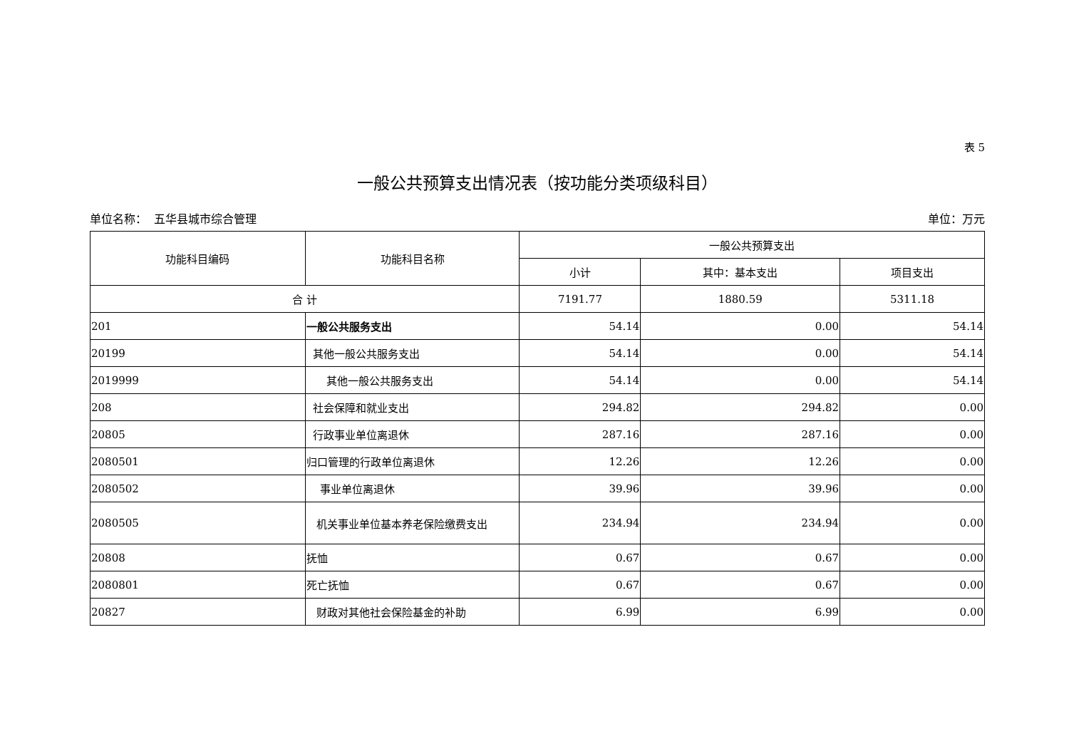表 5
一般公共预算支出情况表（按功能分类项级科目）
单位名称： 五华县城市综合管理 单位：万元
| 功能科目编码 | 功能科目名称 | 一般公共预算支出 | | |
| --- | --- | --- | --- | --- |
| | | 小计 | 其中：基本支出 | 项目支出 |
| 合 计 | | 7191.77 | 1880.59 | 5311.18 |
| 201 | 一般公共服务支出 | 54.14 | 0.00 | 54.14 |
| 20199 | 其他一般公共服务支出 | 54.14 | 0.00 | 54.14 |
| 2019999 | 其他一般公共服务支出 | 54.14 | 0.00 | 54.14 |
| 208 | 社会保障和就业支出 | 294.82 | 294.82 | 0.00 |
| 20805 | 行政事业单位离退休 | 287.16 | 287.16 | 0.00 |
| 2080501 | 归口管理的行政单位离退休 | 12.26 | 12.26 | 0.00 |
| 2080502 | 事业单位离退休 | 39.96 | 39.96 | 0.00 |
| 2080505 | 机关事业单位基本养老保险缴费支出 | 234.94 | 234.94 | 0.00 |
| 20808 | 抚恤 | 0.67 | 0.67 | 0.00 |
| 2080801 | 死亡抚恤 | 0.67 | 0.67 | 0.00 |
| 20827 | 财政对其他社会保险基金的补助 | 6.99 | 6.99 | 0.00 |